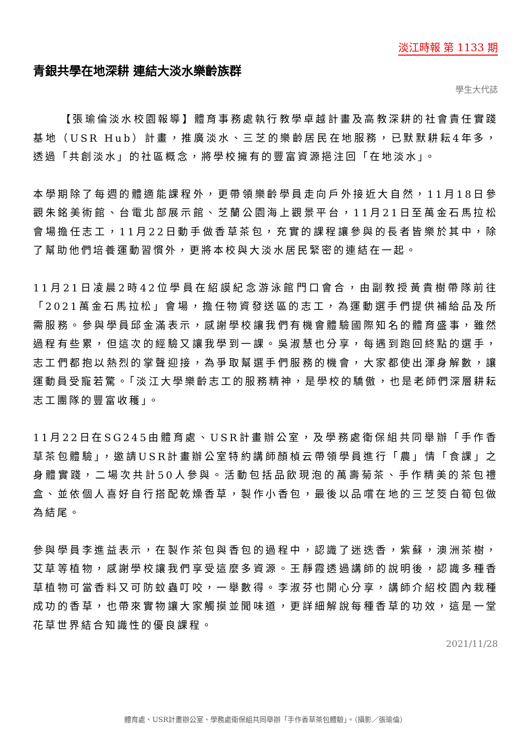淡江時報 第 1133 期
青銀共學在地深耕 連結大淡水樂齡族群
學生大代誌
【張瑜倫淡水校園報導】體育事務處執行教學卓越計畫及高教深耕的社會責任實踐基地（USR Hub）計畫，推廣淡水、三芝的樂齡居民在地服務，已默默耕耘4年多，透過「共創淡水」的社區概念，將學校擁有的豐富資源挹注回「在地淡水」。
本學期除了每週的體適能課程外，更帶領樂齡學員走向戶外接近大自然，11月18日參觀朱銘美術館、台電北部展示館、芝蘭公園海上觀景平台，11月21日至萬金石馬拉松會場擔任志工，11月22日動手做香草茶包，充實的課程讓參與的長者皆樂於其中，除了幫助他們培養運動習慣外，更將本校與大淡水居民緊密的連結在一起。
11月21日凌晨2時42位學員在紹謨紀念游泳館門口會合，由副教授黃貴樹帶隊前往「2021萬金石馬拉松」會場，擔任物資發送區的志工，為運動選手們提供補給品及所需服務。參與學員邱金滿表示，感謝學校讓我們有機會體驗國際知名的體育盛事，雖然過程有些累，但這次的經驗又讓我學到一課。吳淑慧也分享，每遇到跑回終點的選手，志工們都抱以熱烈的掌聲迎接，為爭取幫選手們服務的機會，大家都使出渾身解數，讓運動員受寵若驚。「淡江大學樂齡志工的服務精神，是學校的驕傲，也是老師們深層耕耘志工團隊的豐富收穫」。
11月22日在SG245由體育處、USR計畫辦公室，及學務處衛保組共同舉辦「手作香草茶包體驗」，邀請USR計畫辦公室特約講師顏楨云帶領學員進行「農」情「食課」之身體實踐，二場次共計50人參與。活動包括品飲現泡的萬壽菊茶、手作精美的茶包禮盒、並依個人喜好自行搭配乾燥香草，製作小香包，最後以品嚐在地的三芝筊白筍包做為結尾。
參與學員李進益表示，在製作茶包與香包的過程中，認識了迷迭香，紫蘇，澳洲茶樹，艾草等植物，感謝學校讓我們享受這麼多資源。王靜霞透過講師的說明後，認識多種香草植物可當香料又可防蚊蟲叮咬，一舉數得。李淑芬也開心分享，講師介紹校園內栽種成功的香草，也帶來實物讓大家觸摸並聞味道，更詳細解說每種香草的功效，這是一堂花草世界結合知識性的優良課程。
2021/11/28
體育處、USR計畫辦公室、學務處衛保組共同舉辦「手作香草茶包體驗」。（攝影／張瑜倫）